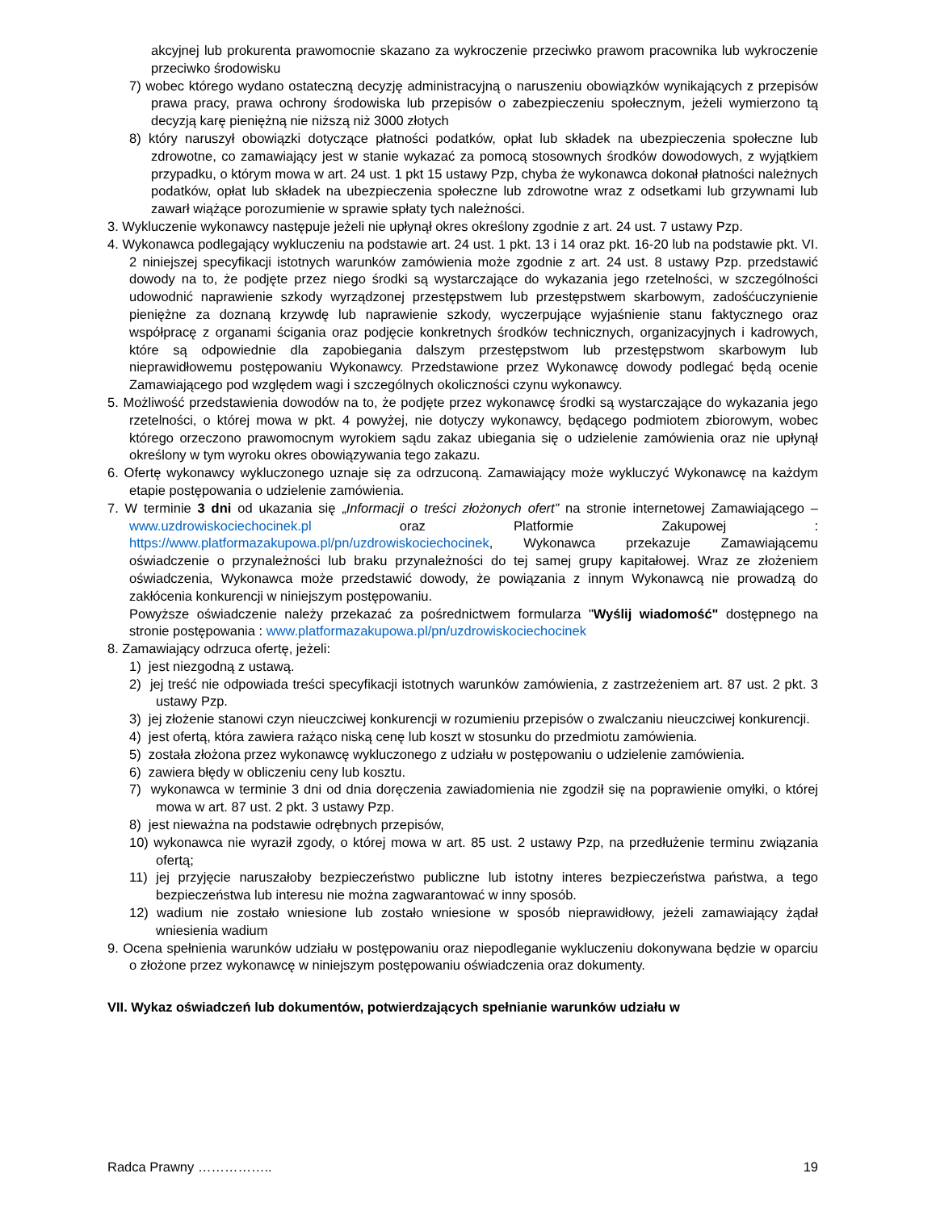akcyjnej lub prokurenta prawomocnie skazano za wykroczenie przeciwko prawom pracownika lub wykroczenie przeciwko środowisku
7) wobec którego wydano ostateczną decyzję administracyjną o naruszeniu obowiązków wynikających z przepisów prawa pracy, prawa ochrony środowiska lub przepisów o zabezpieczeniu społecznym, jeżeli wymierzono tą decyzją karę pieniężną nie niższą niż 3000 złotych
8) który naruszył obowiązki dotyczące płatności podatków, opłat lub składek na ubezpieczenia społeczne lub zdrowotne, co zamawiający jest w stanie wykazać za pomocą stosownych środków dowodowych, z wyjątkiem przypadku, o którym mowa w art. 24 ust. 1 pkt 15 ustawy Pzp, chyba że wykonawca dokonał płatności należnych podatków, opłat lub składek na ubezpieczenia społeczne lub zdrowotne wraz z odsetkami lub grzywnami lub zawarł wiążące porozumienie w sprawie spłaty tych należności.
3. Wykluczenie wykonawcy następuje jeżeli nie upłynął okres określony zgodnie z art. 24 ust. 7 ustawy Pzp.
4. Wykonawca podlegający wykluczeniu na podstawie art. 24 ust. 1 pkt. 13 i 14 oraz pkt. 16-20 lub na podstawie pkt. VI. 2 niniejszej specyfikacji istotnych warunków zamówienia może zgodnie z art. 24 ust. 8 ustawy Pzp. przedstawić dowody na to, że podjęte przez niego środki są wystarczające do wykazania jego rzetelności, w szczególności udowodnić naprawienie szkody wyrządzonej przestępstwem lub przestępstwem skarbowym, zadośćuczynienie pieniężne za doznaną krzywdę lub naprawienie szkody, wyczerpujące wyjaśnienie stanu faktycznego oraz współpracę z organami ścigania oraz podjęcie konkretnych środków technicznych, organizacyjnych i kadrowych, które są odpowiednie dla zapobiegania dalszym przestępstwom lub przestępstwom skarbowym lub nieprawidłowemu postępowaniu Wykonawcy. Przedstawione przez Wykonawcę dowody podlegać będą ocenie Zamawiającego pod względem wagi i szczególnych okoliczności czynu wykonawcy.
5. Możliwość przedstawienia dowodów na to, że podjęte przez wykonawcę środki są wystarczające do wykazania jego rzetelności, o której mowa w pkt. 4 powyżej, nie dotyczy wykonawcy, będącego podmiotem zbiorowym, wobec którego orzeczono prawomocnym wyrokiem sądu zakaz ubiegania się o udzielenie zamówienia oraz nie upłynął określony w tym wyroku okres obowiązywania tego zakazu.
6. Ofertę wykonawcy wykluczonego uznaje się za odrzuconą. Zamawiający może wykluczyć Wykonawcę na każdym etapie postępowania o udzielenie zamówienia.
7. W terminie 3 dni od ukazania się „Informacji o treści złożonych ofert” na stronie internetowej Zamawiającego – www.uzdrowiskociechocinek.pl oraz Platformie Zakupowej : https://www.platformazakupowa.pl/pn/uzdrowiskociechocinek, Wykonawca przekazuje Zamawiającemu oświadczenie o przynależności lub braku przynależności do tej samej grupy kapitałowej. Wraz ze złożeniem oświadczenia, Wykonawca może przedstawić dowody, że powiązania z innym Wykonawcą nie prowadzą do zakłócenia konkurencji w niniejszym postępowaniu.
Powyższe oświadczenie należy przekazać za pośrednictwem formularza "Wyślij wiadomość" dostępnego na stronie postępowania : www.platformazakupowa.pl/pn/uzdrowiskociechocinek
8. Zamawiający odrzuca ofertę, jeżeli:
1) jest niezgodną z ustawą.
2) jej treść nie odpowiada treści specyfikacji istotnych warunków zamówienia, z zastrzeżeniem art. 87 ust. 2 pkt. 3 ustawy Pzp.
3) jej złożenie stanowi czyn nieuczciwej konkurencji w rozumieniu przepisów o zwalczaniu nieuczciwej konkurencji.
4) jest ofertą, która zawiera rażąco niską cenę lub koszt w stosunku do przedmiotu zamówienia.
5) została złożona przez wykonawcę wykluczonego z udziału w postępowaniu o udzielenie zamówienia.
6) zawiera błędy w obliczeniu ceny lub kosztu.
7) wykonawca w terminie 3 dni od dnia doręczenia zawiadomienia nie zgodził się na poprawienie omyłki, o której mowa w art. 87 ust. 2 pkt. 3 ustawy Pzp.
8) jest nieważna na podstawie odrębnych przepisów,
10) wykonawca nie wyraził zgody, o której mowa w art. 85 ust. 2 ustawy Pzp, na przedłużenie terminu związania ofertą;
11) jej przyjęcie naruszałoby bezpieczeństwo publiczne lub istotny interes bezpieczeństwa państwa, a tego bezpieczeństwa lub interesu nie można zagwarantować w inny sposób.
12) wadium nie zostało wniesione lub zostało wniesione w sposób nieprawidłowy, jeżeli zamawiający żądał wniesienia wadium
9. Ocena spełnienia warunków udziału w postępowaniu oraz niepodleganie wykluczeniu dokonywana będzie w oparciu o złożone przez wykonawcę w niniejszym postępowaniu oświadczenia oraz dokumenty.
VII. Wykaz oświadczeń lub dokumentów, potwierdzających spełnianie warunków udziału w
Radca Prawny …………….. 19